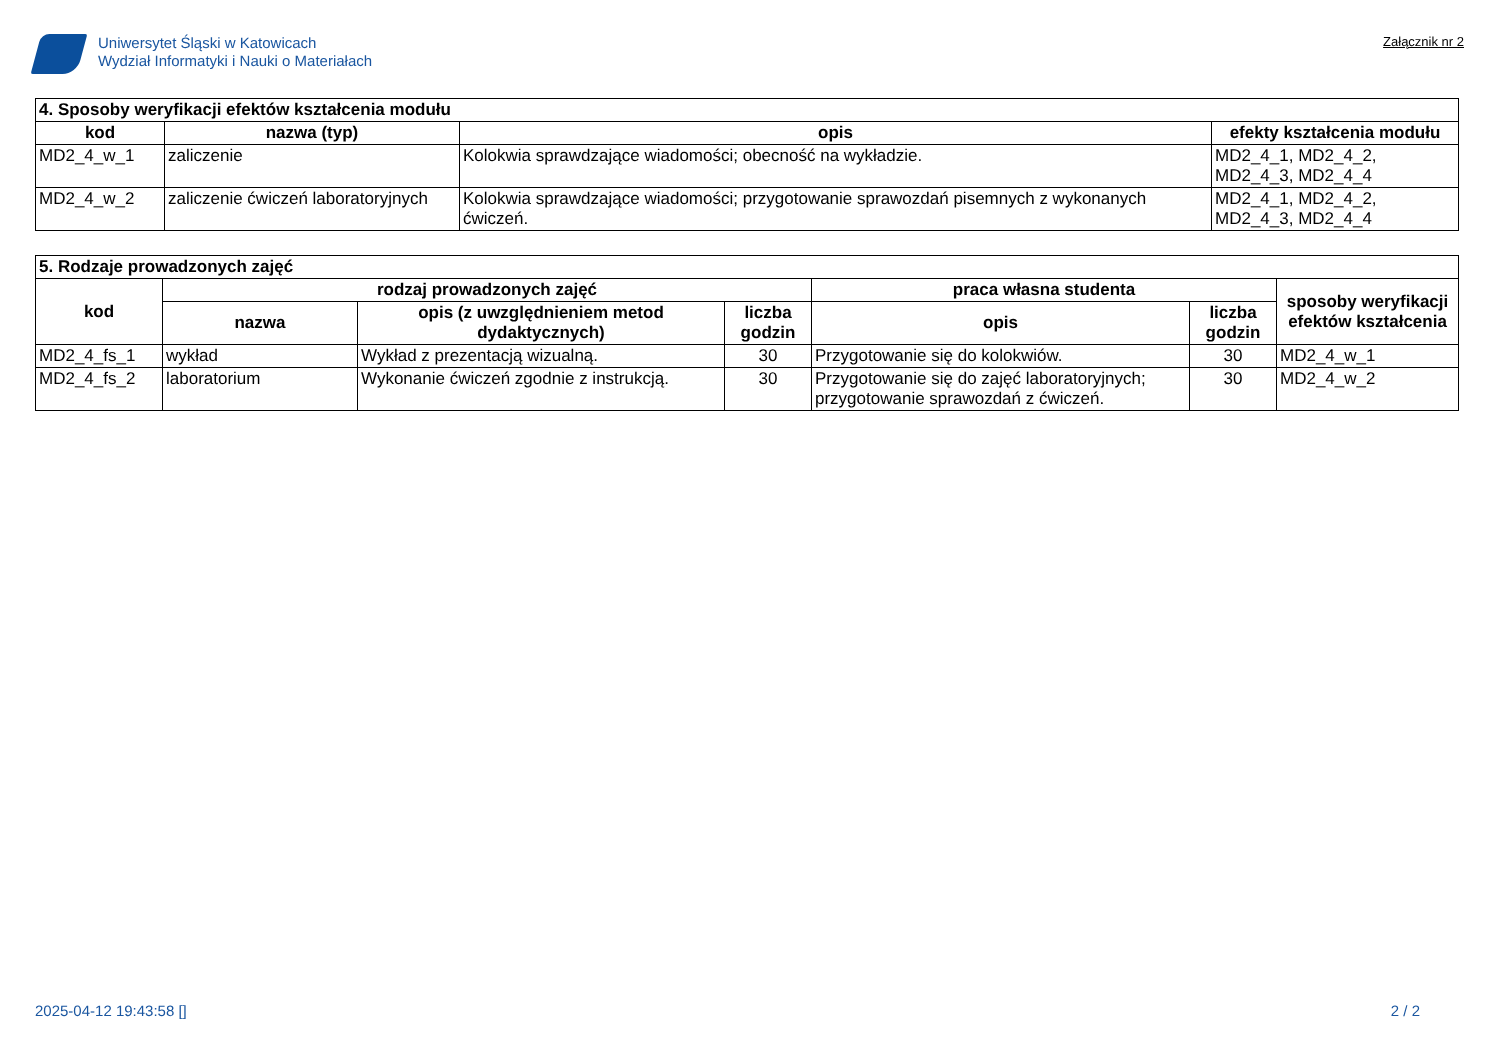Uniwersytet Śląski w Katowicach
Wydział Informatyki i Nauki o Materiałach
Załącznik nr 2
| 4. Sposoby weryfikacji efektów kształcenia modułu | | | |
| --- | --- | --- | --- |
| kod | nazwa (typ) | opis | efekty kształcenia modułu |
| MD2_4_w_1 | zaliczenie | Kolokwia sprawdzające wiadomości; obecność na wykładzie. | MD2_4_1, MD2_4_2, MD2_4_3, MD2_4_4 |
| MD2_4_w_2 | zaliczenie ćwiczeń laboratoryjnych | Kolokwia sprawdzające wiadomości; przygotowanie sprawozdań pisemnych z wykonanych ćwiczeń. | MD2_4_1, MD2_4_2, MD2_4_3, MD2_4_4 |
| 5. Rodzaje prowadzonych zajęć | | | | | | |
| --- | --- | --- | --- | --- | --- | --- |
| kod | rodzaj prowadzonych zajęć | | | praca własna studenta | | sposoby weryfikacji efektów kształcenia |
| | nazwa | opis (z uwzględnieniem metod dydaktycznych) | liczba godzin | opis | liczba godzin | |
| MD2_4_fs_1 | wykład | Wykład z prezentacją wizualną. | 30 | Przygotowanie się do kolokwiów. | 30 | MD2_4_w_1 |
| MD2_4_fs_2 | laboratorium | Wykonanie ćwiczeń zgodnie z instrukcją. | 30 | Przygotowanie się do zajęć laboratoryjnych; przygotowanie sprawozdań z ćwiczeń. | 30 | MD2_4_w_2 |
2025-04-12 19:43:58 [] 2 / 2